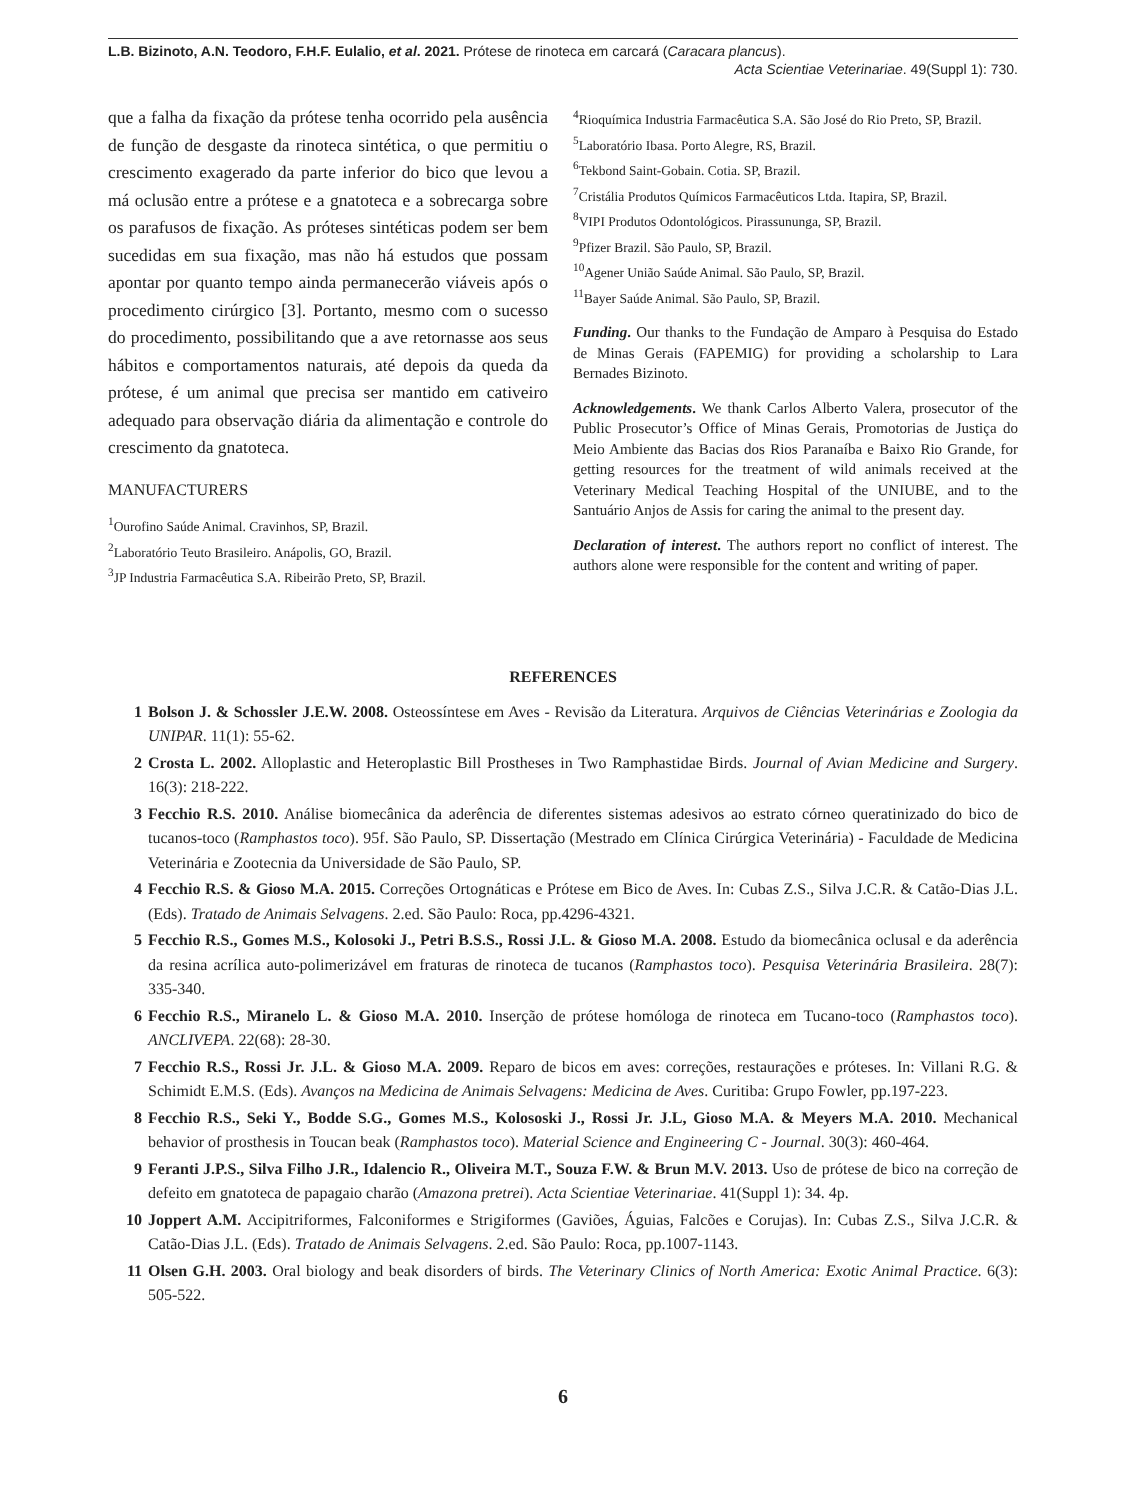L.B. Bizinoto, A.N. Teodoro, F.H.F. Eulalio, et al. 2021. Prótese de rinoteca em carcará (Caracara plancus).
Acta Scientiae Veterinariae. 49(Suppl 1): 730.
que a falha da fixação da prótese tenha ocorrido pela ausência de função de desgaste da rinoteca sintética, o que permitiu o crescimento exagerado da parte inferior do bico que levou a má oclusão entre a prótese e a gnatoteca e a sobrecarga sobre os parafusos de fixação. As próteses sintéticas podem ser bem sucedidas em sua fixação, mas não há estudos que possam apontar por quanto tempo ainda permanecerão viáveis após o procedimento cirúrgico [3]. Portanto, mesmo com o sucesso do procedimento, possibilitando que a ave retornasse aos seus hábitos e comportamentos naturais, até depois da queda da prótese, é um animal que precisa ser mantido em cativeiro adequado para observação diária da alimentação e controle do crescimento da gnatoteca.
MANUFACTURERS
<sup>1</sup> Ourofino Saúde Animal. Cravinhos, SP, Brazil.
<sup>2</sup> Laboratório Teuto Brasileiro. Anápolis, GO, Brazil.
<sup>3</sup> JP Industria Farmacêutica S.A. Ribeirão Preto, SP, Brazil.
<sup>4</sup> Rioquímica Industria Farmacêutica S.A. São José do Rio Preto, SP, Brazil.
<sup>5</sup> Laboratório Ibasa. Porto Alegre, RS, Brazil.
<sup>6</sup> Tekbond Saint-Gobain. Cotia. SP, Brazil.
<sup>7</sup> Cristália Produtos Químicos Farmacêuticos Ltda. Itapira, SP, Brazil.
<sup>8</sup> VIPI Produtos Odontológicos. Pirassununga, SP, Brazil.
<sup>9</sup> Pfizer Brazil. São Paulo, SP, Brazil.
<sup>10</sup> Agener União Saúde Animal. São Paulo, SP, Brazil.
<sup>11</sup> Bayer Saúde Animal. São Paulo, SP, Brazil.
Funding. Our thanks to the Fundação de Amparo à Pesquisa do Estado de Minas Gerais (FAPEMIG) for providing a scholarship to Lara Bernades Bizinoto.
Acknowledgements. We thank Carlos Alberto Valera, prosecutor of the Public Prosecutor’s Office of Minas Gerais, Promotorias de Justiça do Meio Ambiente das Bacias dos Rios Paranaíba e Baixo Rio Grande, for getting resources for the treatment of wild animals received at the Veterinary Medical Teaching Hospital of the UNIUBE, and to the Santuário Anjos de Assis for caring the animal to the present day.
Declaration of interest. The authors report no conflict of interest. The authors alone were responsible for the content and writing of paper.
REFERENCES
1 Bolson J. & Schossler J.E.W. 2008. Osteossíntese em Aves - Revisão da Literatura. Arquivos de Ciências Veterinárias e Zoologia da UNIPAR. 11(1): 55-62.
2 Crosta L. 2002. Alloplastic and Heteroplastic Bill Prostheses in Two Ramphastidae Birds. Journal of Avian Medicine and Surgery. 16(3): 218-222.
3 Fecchio R.S. 2010. Análise biomecânica da aderência de diferentes sistemas adesivos ao estrato córneo queratinizado do bico de tucanos-toco (Ramphastos toco). 95f. São Paulo, SP. Dissertação (Mestrado em Clínica Cirúrgica Veterinária) - Faculdade de Medicina Veterinária e Zootecnia da Universidade de São Paulo, SP.
4 Fecchio R.S. & Gioso M.A. 2015. Correções Ortognáticas e Prótese em Bico de Aves. In: Cubas Z.S., Silva J.C.R. & Catão-Dias J.L. (Eds). Tratado de Animais Selvagens. 2.ed. São Paulo: Roca, pp.4296-4321.
5 Fecchio R.S., Gomes M.S., Kolosoki J., Petri B.S.S., Rossi J.L. & Gioso M.A. 2008. Estudo da biomecânica oclusal e da aderência da resina acrílica auto-polimerizável em fraturas de rinoteca de tucanos (Ramphastos toco). Pesquisa Veterinária Brasileira. 28(7): 335-340.
6 Fecchio R.S., Miranelo L. & Gioso M.A. 2010. Inserção de prótese homóloga de rinoteca em Tucano-toco (Ramphastos toco). ANCLIVEPA. 22(68): 28-30.
7 Fecchio R.S., Rossi Jr. J.L. & Gioso M.A. 2009. Reparo de bicos em aves: correções, restaurações e próteses. In: Villani R.G. & Schimidt E.M.S. (Eds). Avanços na Medicina de Animais Selvagens: Medicina de Aves. Curitiba: Grupo Fowler, pp.197-223.
8 Fecchio R.S., Seki Y., Bodde S.G., Gomes M.S., Kolososki J., Rossi Jr. J.L, Gioso M.A. & Meyers M.A. 2010. Mechanical behavior of prosthesis in Toucan beak (Ramphastos toco). Material Science and Engineering C - Journal. 30(3): 460-464.
9 Feranti J.P.S., Silva Filho J.R., Idalencio R., Oliveira M.T., Souza F.W. & Brun M.V. 2013. Uso de prótese de bico na correção de defeito em gnatoteca de papagaio charão (Amazona pretrei). Acta Scientiae Veterinariae. 41(Suppl 1): 34. 4p.
10 Joppert A.M. Accipitriformes, Falconiformes e Strigiformes (Gaviões, Águias, Falcões e Corujas). In: Cubas Z.S., Silva J.C.R. & Catão-Dias J.L. (Eds). Tratado de Animais Selvagens. 2.ed. São Paulo: Roca, pp.1007-1143.
11 Olsen G.H. 2003. Oral biology and beak disorders of birds. The Veterinary Clinics of North America: Exotic Animal Practice. 6(3): 505-522.
6